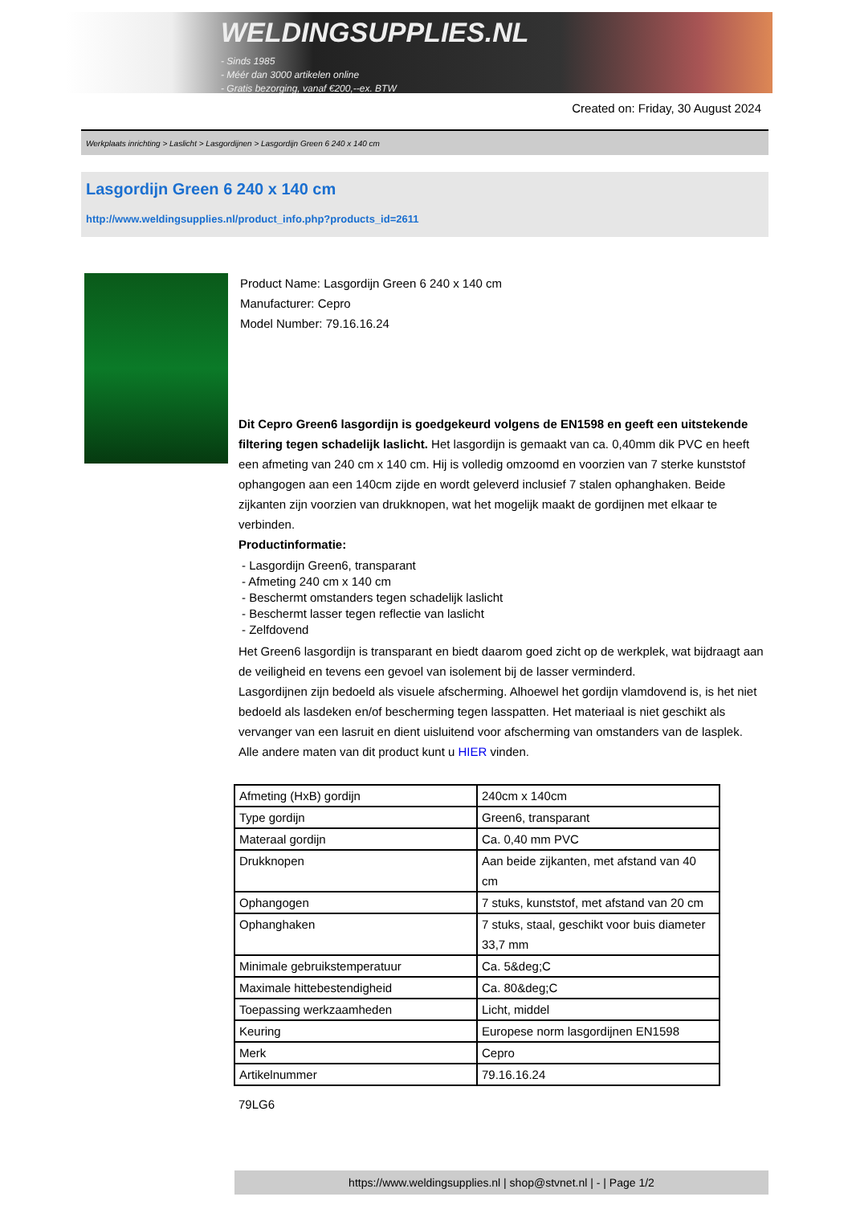WELDINGSUPPLIES.NL
- Sinds 1985
- Méér dan 3000 artikelen online
- Gratis bezorging, vanaf €200,--ex. BTW
Created on: Friday, 30 August 2024
Werkplaats inrichting > Laslicht > Lasgordijnen > Lasgordijn Green 6 240 x 140 cm
Lasgordijn Green 6 240 x 140 cm
http://www.weldingsupplies.nl/product_info.php?products_id=2611
Product Name: Lasgordijn Green 6 240 x 140 cm
Manufacturer: Cepro
Model Number: 79.16.16.24
Dit Cepro Green6 lasgordijn is goedgekeurd volgens de EN1598 en geeft een uitstekende filtering tegen schadelijk laslicht. Het lasgordijn is gemaakt van ca. 0,40mm dik PVC en heeft een afmeting van 240 cm x 140 cm. Hij is volledig omzoomd en voorzien van 7 sterke kunststof ophangogen aan een 140cm zijde en wordt geleverd inclusief 7 stalen ophanghaken. Beide zijkanten zijn voorzien van drukknopen, wat het mogelijk maakt de gordijnen met elkaar te verbinden.
Productinformatie:
- Lasgordijn Green6, transparant
- Afmeting 240 cm x 140 cm
- Beschermt omstanders tegen schadelijk laslicht
- Beschermt lasser tegen reflectie van laslicht
- Zelfdovend
Het Green6 lasgordijn is transparant en biedt daarom goed zicht op de werkplek, wat bijdraagt aan de veiligheid en tevens een gevoel van isolement bij de lasser verminderd.
Lasgordijnen zijn bedoeld als visuele afscherming. Alhoewel het gordijn vlamdovend is, is het niet bedoeld als lasdeken en/of bescherming tegen lasspatten. Het materiaal is niet geschikt als vervanger van een lasruit en dient uisluitend voor afscherming van omstanders van de lasplek.
Alle andere maten van dit product kunt u HIER vinden.
| Afmeting (HxB) gordijn | 240cm x 140cm |
| Type gordijn | Green6, transparant |
| Materaal gordijn | Ca. 0,40 mm PVC |
| Drukknopen | Aan beide zijkanten, met afstand van 40 cm |
| Ophangogen | 7 stuks, kunststof, met afstand van 20 cm |
| Ophanghaken | 7 stuks, staal, geschikt voor buis diameter 33,7 mm |
| Minimale gebruikstemperatuur | Ca. 5&deg;C |
| Maximale hittebestendigheid | Ca. 80&deg;C |
| Toepassing werkzaamheden | Licht, middel |
| Keuring | Europese norm lasgordijnen EN1598 |
| Merk | Cepro |
| Artikelnummer | 79.16.16.24 |
79LG6
https://www.weldingsupplies.nl | shop@stvnet.nl | - | Page 1/2